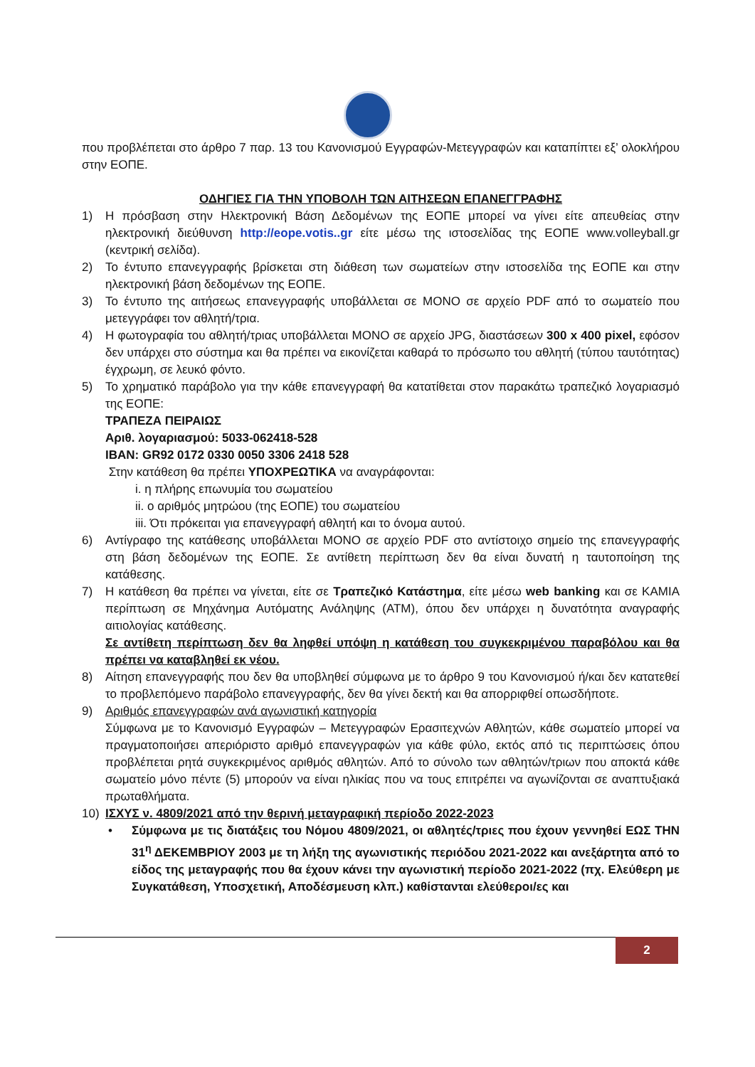που προβλέπεται στο άρθρο 7 παρ. 13 του Κανονισμού Εγγραφών-Μετεγγραφών και καταπίπτει εξ’ ολοκλήρου στην ΕΟΠΕ.
ΟΔΗΓΙΕΣ ΓΙΑ ΤΗΝ ΥΠΟΒΟΛΗ ΤΩΝ ΑΙΤΗΣΕΩΝ ΕΠΑΝΕΓΓΡΑΦΗΣ
1) Η πρόσβαση στην Ηλεκτρονική Βάση Δεδομένων της ΕΟΠΕ μπορεί να γίνει είτε απευθείας στην ηλεκτρονική διεύθυνση http://eope.votis..gr είτε μέσω της ιστοσελίδας της ΕΟΠΕ www.volleyball.gr (κεντρική σελίδα).
2) Το έντυπο επανεγγραφής βρίσκεται στη διάθεση των σωματείων στην ιστοσελίδα της ΕΟΠΕ και στην ηλεκτρονική βάση δεδομένων της ΕΟΠΕ.
3) Το έντυπο της αιτήσεως επανεγγραφής υποβάλλεται σε ΜΟΝΟ σε αρχείο PDF από το σωματείο που μετεγγράφει τον αθλητή/τρια.
4) Η φωτογραφία του αθλητή/τριας υποβάλλεται ΜΟΝΟ σε αρχείο JPG, διαστάσεων 300 x 400 pixel, εφόσον δεν υπάρχει στο σύστημα και θα πρέπει να εικονίζεται καθαρά το πρόσωπο του αθλητή (τύπου ταυτότητας) έγχρωμη, σε λευκό φόντο.
5) Το χρηματικό παράβολο για την κάθε επανεγγραφή θα κατατίθεται στον παρακάτω τραπεζικό λογαριασμό της ΕΟΠΕ:
ΤΡΑΠΕΖΑ ΠΕΙΡΑΙΩΣ
Αριθ. λογαριασμού: 5033-062418-528
IBAN: GR92 0172 0330 0050 3306 2418 528
Στην κατάθεση θα πρέπει ΥΠΟΧΡΕΩΤΙΚΑ να αναγράφονται:
i. η πλήρης επωνυμία του σωματείου
ii. ο αριθμός μητρώου (της ΕΟΠΕ) του σωματείου
iii. Ότι πρόκειται για επανεγγραφή αθλητή και το όνομα αυτού.
6) Αντίγραφο της κατάθεσης υποβάλλεται ΜΟΝΟ σε αρχείο PDF στο αντίστοιχο σημείο της επανεγγραφής στη βάση δεδομένων της ΕΟΠΕ. Σε αντίθετη περίπτωση δεν θα είναι δυνατή η ταυτοποίηση της κατάθεσης.
7) Η κατάθεση θα πρέπει να γίνεται, είτε σε Τραπεζικό Κατάστημα, είτε μέσω web banking και σε ΚΑΜΙΑ περίπτωση σε Μηχάνημα Αυτόματης Ανάληψης (ΑΤΜ), όπου δεν υπάρχει η δυνατότητα αναγραφής αιτιολογίας κατάθεσης.
Σε αντίθετη περίπτωση δεν θα ληφθεί υπόψη η κατάθεση του συγκεκριμένου παραβόλου και θα πρέπει να καταβληθεί εκ νέου.
8) Αίτηση επανεγγραφής που δεν θα υποβληθεί σύμφωνα με το άρθρο 9 του Κανονισμού ή/και δεν κατατεθεί το προβλεπόμενο παράβολο επανεγγραφής, δεν θα γίνει δεκτή και θα απορριφθεί οπωσδήποτε.
9) Αριθμός επανεγγραφών ανά αγωνιστική κατηγορία
Σύμφωνα με το Κανονισμό Εγγραφών – Μετεγγραφών Ερασιτεχνών Αθλητών, κάθε σωματείο μπορεί να πραγματοποιήσει απεριόριστο αριθμό επανεγγραφών για κάθε φύλο, εκτός από τις περιπτώσεις όπου προβλέπεται ρητά συγκεκριμένος αριθμός αθλητών. Από το σύνολο των αθλητών/τριων που αποκτά κάθε σωματείο μόνο πέντε (5) μπορούν να είναι ηλικίας που να τους επιτρέπει να αγωνίζονται σε αναπτυξιακά πρωταθλήματα.
10) ΙΣΧΥΣ ν. 4809/2021 από την θερινή μεταγραφική περίοδο 2022-2023
• Σύμφωνα με τις διατάξεις του Νόμου 4809/2021, οι αθλητές/τριες που έχουν γεννηθεί ΕΩΣ ΤΗΝ 31<sup>η</sup> ΔΕΚΕΜΒΡΙΟΥ 2003 με τη λήξη της αγωνιστικής περιόδου 2021-2022 και ανεξάρτητα από το είδος της μεταγραφής που θα έχουν κάνει την αγωνιστική περίοδο 2021-2022 (πχ. Ελεύθερη με Συγκατάθεση, Υποσχετική, Αποδέσμευση κλπ.) καθίστανται ελεύθεροι/ες και
2